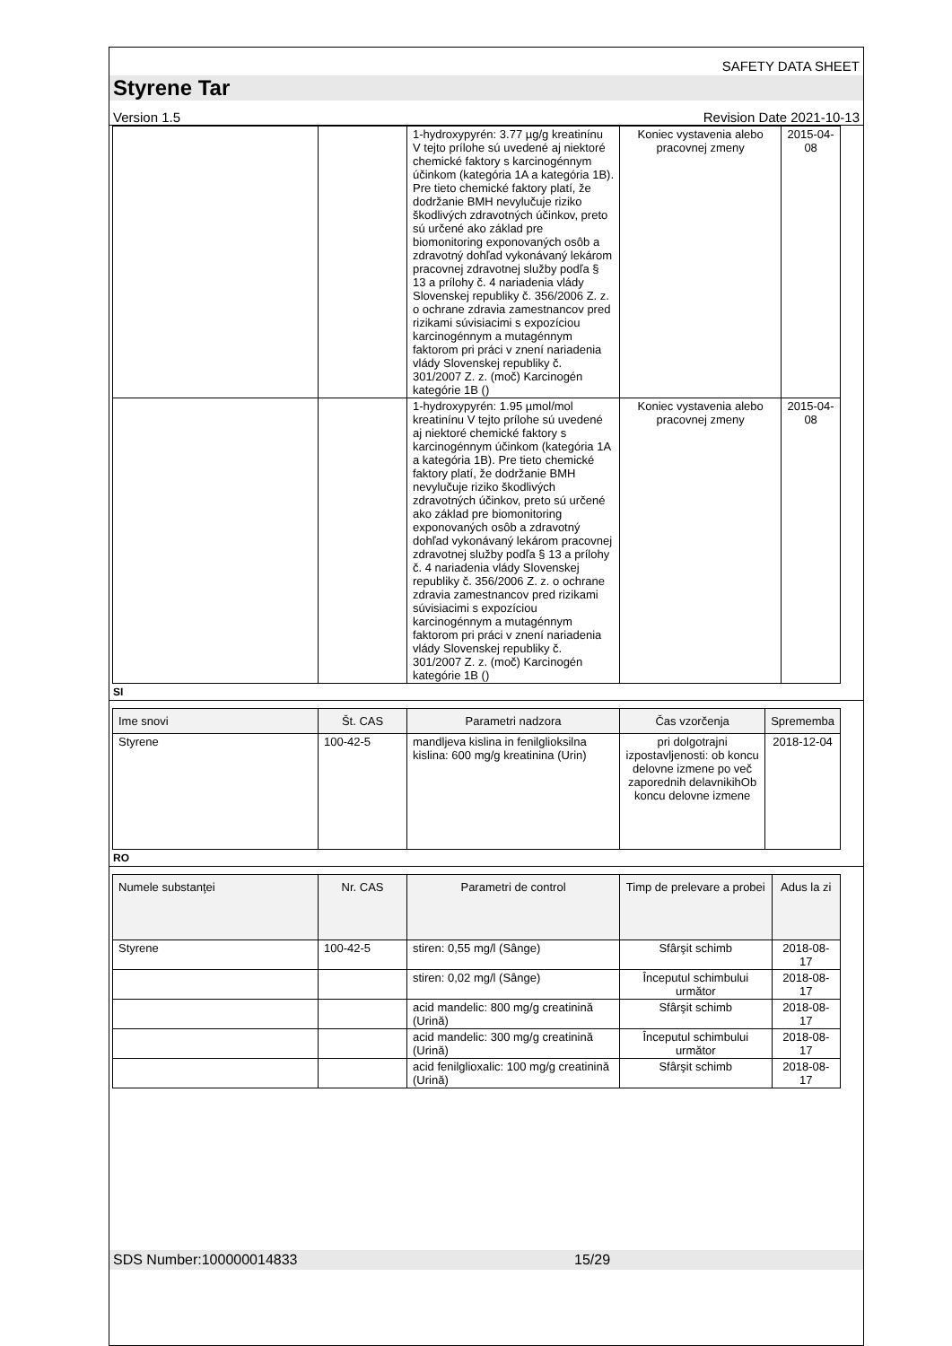SAFETY DATA SHEET
Styrene Tar
Version 1.5 Revision Date 2021-10-13
| | | 1-hydroxypyrén: 3.77 µg/g kreatinínu V tejto prílohe sú uvedené aj niektoré chemické faktory s karcinogénnym účinkom (kategória 1A a kategória 1B). Pre tieto chemické faktory platí, že dodržanie BMH nevylučuje riziko škodlivých zdravotných účinkov, preto sú určené ako základ pre biomonitoring exponovaných osôb a zdravotný dohľad vykonávaný lekárom pracovnej zdravotnej služby podľa § 13 a prílohy č. 4 nariadenia vlády Slovenskej republiky č. 356/2006 Z. z. o ochrane zdravia zamestnancov pred rizikami súvisiacimi s expozíciou karcinogénnym a mutagénnym faktorom pri práci v znení nariadenia vlády Slovenskej republiky č. 301/2007 Z. z. (moč) Karcinogén kategórie 1B () | Koniec vystavenia alebo pracovnej zmeny | 2015-04-08 |
| | | 1-hydroxypyrén: 1.95 µmol/mol kreatinínu V tejto prílohe sú uvedené aj niektoré chemické faktory s karcinogénnym účinkom (kategória 1A a kategória 1B). Pre tieto chemické faktory platí, že dodržanie BMH nevylučuje riziko škodlivých zdravotných účinkov, preto sú určené ako základ pre biomonitoring exponovaných osôb a zdravotný dohľad vykonávaný lekárom pracovnej zdravotnej služby podľa § 13 a prílohy č. 4 nariadenia vlády Slovenskej republiky č. 356/2006 Z. z. o ochrane zdravia zamestnancov pred rizikami súvisiacimi s expozíciou karcinogénnym a mutagénnym faktorom pri práci v znení nariadenia vlády Slovenskej republiky č. 301/2007 Z. z. (moč) Karcinogén kategórie 1B () | Koniec vystavenia alebo pracovnej zmeny | 2015-04-08 |
SI
| Ime snovi | Št. CAS | Parametri nadzora | Čas vzorčenja | Sprememba |
| --- | --- | --- | --- | --- |
| Styrene | 100-42-5 | mandljeva kislina in fenilglioksilna kislina: 600 mg/g kreatinina (Urin) | pri dolgotrajni izpostavljenosti: ob koncu delovne izmene po več zaporednih delavnikihOb koncu delovne izmene | 2018-12-04 |
RO
| Numele substanţei | Nr. CAS | Parametri de control | Timp de prelevare a probei | Adus la zi |
| --- | --- | --- | --- | --- |
| Styrene | 100-42-5 | stiren: 0,55 mg/l (Sânge) | Sfârşit schimb | 2018-08-17 |
| | | stiren: 0,02 mg/l (Sânge) | Începutul schimbului următor | 2018-08-17 |
| | | acid mandelic: 800 mg/g creatinină (Urină) | Sfârşit schimb | 2018-08-17 |
| | | acid mandelic: 300 mg/g creatinină (Urină) | Începutul schimbului următor | 2018-08-17 |
| | | acid fenilglioxalic: 100 mg/g creatinină (Urină) | Sfârşit schimb | 2018-08-17 |
SDS Number:100000014833 15/29